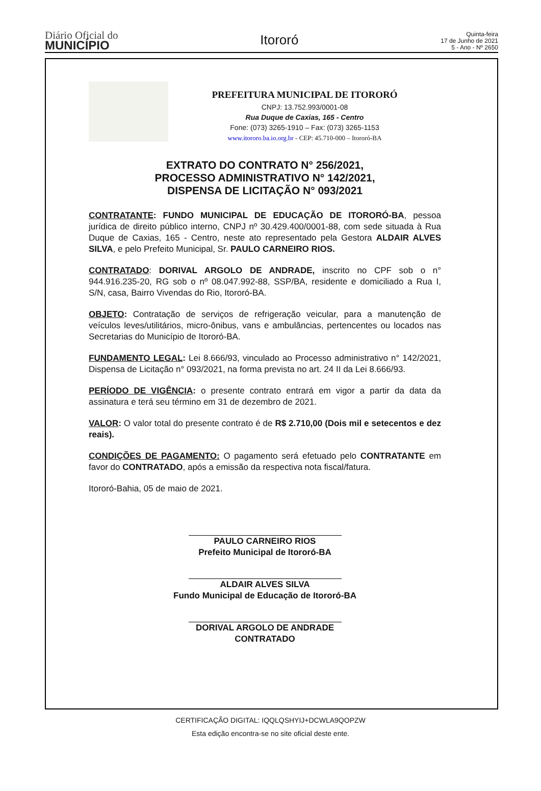Diário Oficial do
MUNICÍPIO
Itororó
Quinta-feira
17 de Junho de 2021
5 - Ano - Nº 2650
PREFEITURA MUNICIPAL DE ITORORÓ
CNPJ: 13.752.993/0001-08
Rua Duque de Caxias, 165 - Centro
Fone: (073) 3265-1910 – Fax: (073) 3265-1153
www.itororo.ba.io.org.br - CEP: 45.710-000 – Itororó-BA
EXTRATO DO CONTRATO N° 256/2021,
PROCESSO ADMINISTRATIVO N° 142/2021,
DISPENSA DE LICITAÇÃO N° 093/2021
CONTRATANTE: FUNDO MUNICIPAL DE EDUCAÇÃO DE ITORORÓ-BA, pessoa jurídica de direito público interno, CNPJ nº 30.429.400/0001-88, com sede situada à Rua Duque de Caxias, 165 - Centro, neste ato representado pela Gestora ALDAIR ALVES SILVA, e pelo Prefeito Municipal, Sr. PAULO CARNEIRO RIOS.
CONTRATADO: DORIVAL ARGOLO DE ANDRADE, inscrito no CPF sob o n° 944.916.235-20, RG sob o nº 08.047.992-88, SSP/BA, residente e domiciliado a Rua I, S/N, casa, Bairro Vivendas do Rio, Itororó-BA.
OBJETO: Contratação de serviços de refrigeração veicular, para a manutenção de veículos leves/utilitários, micro-ônibus, vans e ambulâncias, pertencentes ou locados nas Secretarias do Município de Itororó-BA.
FUNDAMENTO LEGAL: Lei 8.666/93, vinculado ao Processo administrativo n° 142/2021, Dispensa de Licitação n° 093/2021, na forma prevista no art. 24 II da Lei 8.666/93.
PERÍODO DE VIGÊNCIA: o presente contrato entrará em vigor a partir da data da assinatura e terá seu término em 31 de dezembro de 2021.
VALOR: O valor total do presente contrato é de R$ 2.710,00 (Dois mil e setecentos e dez reais).
CONDIÇÕES DE PAGAMENTO: O pagamento será efetuado pelo CONTRATANTE em favor do CONTRATADO, após a emissão da respectiva nota fiscal/fatura.
Itororó-Bahia, 05 de maio de 2021.
PAULO CARNEIRO RIOS
Prefeito Municipal de Itororó-BA
ALDAIR ALVES SILVA
Fundo Municipal de Educação de Itororó-BA
DORIVAL ARGOLO DE ANDRADE
CONTRATADO
CERTIFICAÇÃO DIGITAL: IQQLQSHYIJ+DCWLA9QOPZW
Esta edição encontra-se no site oficial deste ente.